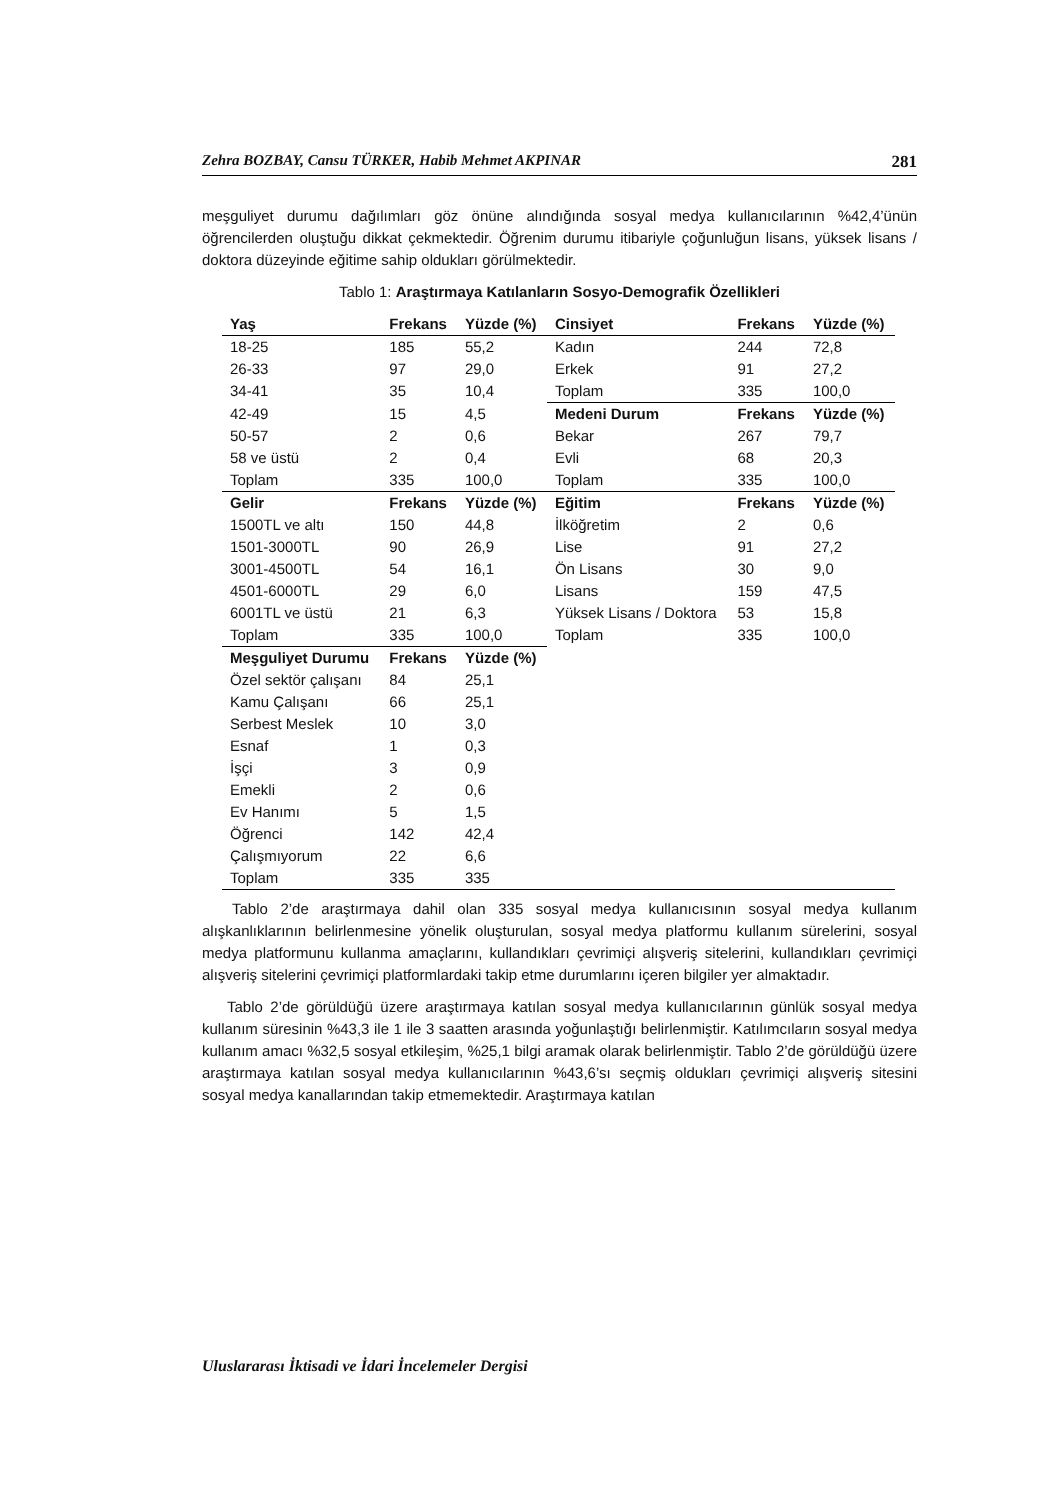Zehra BOZBAY, Cansu TÜRKER, Habib Mehmet AKPINAR 281
meşguliyet durumu dağılımları göz önüne alındığında sosyal medya kullanıcılarının %42,4’ünün öğrencilerden oluştuğu dikkat çekmektedir. Öğrenim durumu itibariyle çoğunluğun lisans, yüksek lisans / doktora düzeyinde eğitime sahip oldukları görülmektedir.
Tablo 1: Araştırmaya Katılanların Sosyo-Demografik Özellikleri
| Yaş | Frekans | Yüzde (%) | Cinsiyet | Frekans | Yüzde (%) |
| --- | --- | --- | --- | --- | --- |
| 18-25 | 185 | 55,2 | Kadın | 244 | 72,8 |
| 26-33 | 97 | 29,0 | Erkek | 91 | 27,2 |
| 34-41 | 35 | 10,4 | Toplam | 335 | 100,0 |
| 42-49 | 15 | 4,5 | Medeni Durum | Frekans | Yüzde (%) |
| 50-57 | 2 | 0,6 | Bekar | 267 | 79,7 |
| 58 ve üstü | 2 | 0,4 | Evli | 68 | 20,3 |
| Toplam | 335 | 100,0 | Toplam | 335 | 100,0 |
| Gelir | Frekans | Yüzde (%) | Eğitim | Frekans | Yüzde (%) |
| 1500TL ve altı | 150 | 44,8 | İlköğretim | 2 | 0,6 |
| 1501-3000TL | 90 | 26,9 | Lise | 91 | 27,2 |
| 3001-4500TL | 54 | 16,1 | Ön Lisans | 30 | 9,0 |
| 4501-6000TL | 29 | 6,0 | Lisans | 159 | 47,5 |
| 6001TL ve üstü | 21 | 6,3 | Yüksek Lisans / Doktora | 53 | 15,8 |
| Toplam | 335 | 100,0 | Toplam | 335 | 100,0 |
| Meşguliyet Durumu | Frekans | Yüzde (%) | | | |
| Özel sektör çalışanı | 84 | 25,1 | | | |
| Kamu Çalışanı | 66 | 25,1 | | | |
| Serbest Meslek | 10 | 3,0 | | | |
| Esnaf | 1 | 0,3 | | | |
| İşçi | 3 | 0,9 | | | |
| Emekli | 2 | 0,6 | | | |
| Ev Hanımı | 5 | 1,5 | | | |
| Öğrenci | 142 | 42,4 | | | |
| Çalışmıyorum | 22 | 6,6 | | | |
| Toplam | 335 | 335 | | | |
Tablo 2’de araştırmaya dahil olan 335 sosyal medya kullanıcısının sosyal medya kullanım alışkanlıklarının belirlenmesine yönelik oluşturulan, sosyal medya platformu kullanım sürelerini, sosyal medya platformunu kullanma amaçlarını, kullandıkları çevrimiçi alışveriş sitelerini, kullandıkları çevrimiçi alışveriş sitelerini çevrimiçi platformlardaki takip etme durumlarını içeren bilgiler yer almaktadır.
Tablo 2’de görüldüğü üzere araştırmaya katılan sosyal medya kullanıcılarının günlük sosyal medya kullanım süresinin %43,3 ile 1 ile 3 saatten arasında yoğunlaştığı belirlenmiştir. Katılımcıların sosyal medya kullanım amacı %32,5 sosyal etkileşim, %25,1 bilgi aramak olarak belirlenmiştir. Tablo 2’de görüldüğü üzere araştırmaya katılan sosyal medya kullanıcılarının %43,6’sı seçmiş oldukları çevrimiçi alışveriş sitesini sosyal medya kanallarından takip etmemektedir. Araştırmaya katılan
Uluslararası İktisadi ve İdari İncelemeler Dergisi